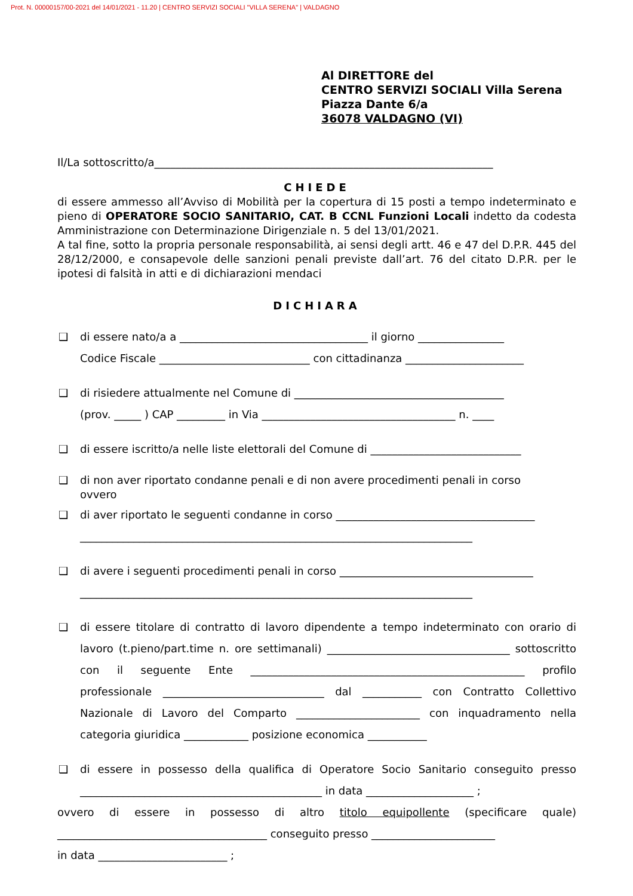Prot. N. 00000157/00-2021 del 14/01/2021 - 11.20 | CENTRO SERVIZI SOCIALI "VILLA SERENA" | VALDAGNO
Al DIRETTORE del
CENTRO SERVIZI SOCIALI Villa Serena
Piazza Dante 6/a
36078 VALDAGNO (VI)
Il/La sottoscritto/a_______________________________________________________________
CHIEDE
di essere ammesso all’Avviso di Mobilità per la copertura di 15 posti a tempo indeterminato e pieno di OPERATORE SOCIO SANITARIO, CAT. B CCNL Funzioni Locali indetto da codesta Amministrazione con Determinazione Dirigenziale n. 5 del 13/01/2021.
A tal fine, sotto la propria personale responsabilità, ai sensi degli artt. 46 e 47 del D.P.R. 445 del 28/12/2000, e consapevole delle sanzioni penali previste dall’art. 76 del citato D.P.R. per le ipotesi di falsità in atti e di dichiarazioni mendaci
DICHIARA
❑ di essere nato/a a ___________________________________ il giorno ________________
Codice Fiscale ____________________________ con cittadinanza ______________________
❑ di risiedere attualmente nel Comune di _______________________________________
(prov. _____ ) CAP _________ in Via ____________________________________ n. ____
❑ di essere iscritto/a nelle liste elettorali del Comune di ____________________________
❑ di non aver riportato condanne penali e di non avere procedimenti penali in corso
ovvero
❑ di aver riportato le seguenti condanne in corso _____________________________________
_________________________________________________________________________
❑ di avere i seguenti procedimenti penali in corso ____________________________________
_________________________________________________________________________
❑ di essere titolare di contratto di lavoro dipendente a tempo indeterminato con orario di lavoro (t.pieno/part.time n. ore settimanali) __________________________________ sottoscritto con il seguente Ente ___________________________________________________ profilo professionale ______________________________ dal ___________ con Contratto Collettivo Nazionale di Lavoro del Comparto _______________________ con inquadramento nella categoria giuridica ____________ posizione economica ___________
❑ di essere in possesso della qualifica di Operatore Socio Sanitario conseguito presso _____________________________________________ in data ____________________ ;
ovvero di essere in possesso di altro titolo equipollente (specificare quale) _______________________________________ conseguito presso _______________________
in data ________________________ ;